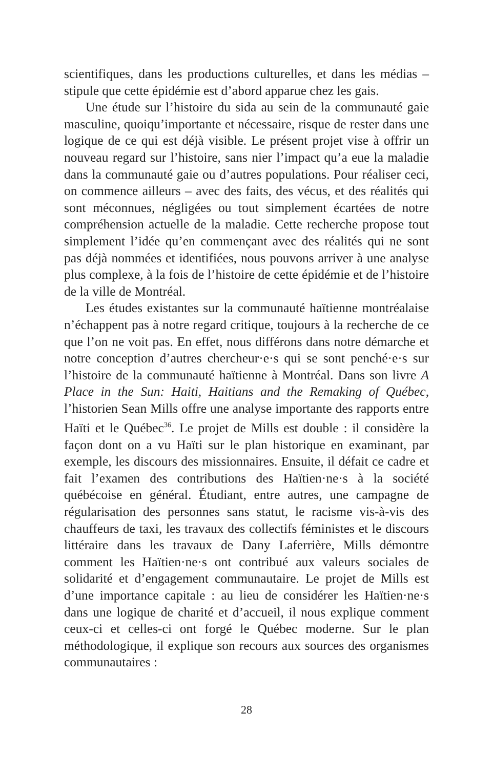scientifiques, dans les productions culturelles, et dans les médias – stipule que cette épidémie est d’abord apparue chez les gais.
Une étude sur l’histoire du sida au sein de la communauté gaie masculine, quoiqu’importante et nécessaire, risque de rester dans une logique de ce qui est déjà visible. Le présent projet vise à offrir un nouveau regard sur l’histoire, sans nier l’impact qu’a eue la maladie dans la communauté gaie ou d’autres populations. Pour réaliser ceci, on commence ailleurs – avec des faits, des vécus, et des réalités qui sont méconnues, négligées ou tout simplement écartées de notre compréhension actuelle de la maladie. Cette recherche propose tout simplement l’idée qu’en commençant avec des réalités qui ne sont pas déjà nommées et identifiées, nous pouvons arriver à une analyse plus complexe, à la fois de l’histoire de cette épidémie et de l’histoire de la ville de Montréal.
Les études existantes sur la communauté haïtienne montréalaise n’échappent pas à notre regard critique, toujours à la recherche de ce que l’on ne voit pas. En effet, nous différons dans notre démarche et notre conception d’autres chercheur·e·s qui se sont penché·e·s sur l’histoire de la communauté haïtienne à Montréal. Dans son livre A Place in the Sun: Haiti, Haitians and the Remaking of Québec, l’historien Sean Mills offre une analyse importante des rapports entre Haïti et le Québec<sup>36</sup>. Le projet de Mills est double : il considère la façon dont on a vu Haïti sur le plan historique en examinant, par exemple, les discours des missionnaires. Ensuite, il défait ce cadre et fait l’examen des contributions des Haïtien·ne·s à la société québécoise en général. Étudiant, entre autres, une campagne de régularisation des personnes sans statut, le racisme vis-à-vis des chauffeurs de taxi, les travaux des collectifs féministes et le discours littéraire dans les travaux de Dany Laferrière, Mills démontre comment les Haïtien·ne·s ont contribué aux valeurs sociales de solidarité et d’engagement communautaire. Le projet de Mills est d’une importance capitale : au lieu de considérer les Haïtien·ne·s dans une logique de charité et d’accueil, il nous explique comment ceux-ci et celles-ci ont forgé le Québec moderne. Sur le plan méthodologique, il explique son recours aux sources des organismes communautaires :
28